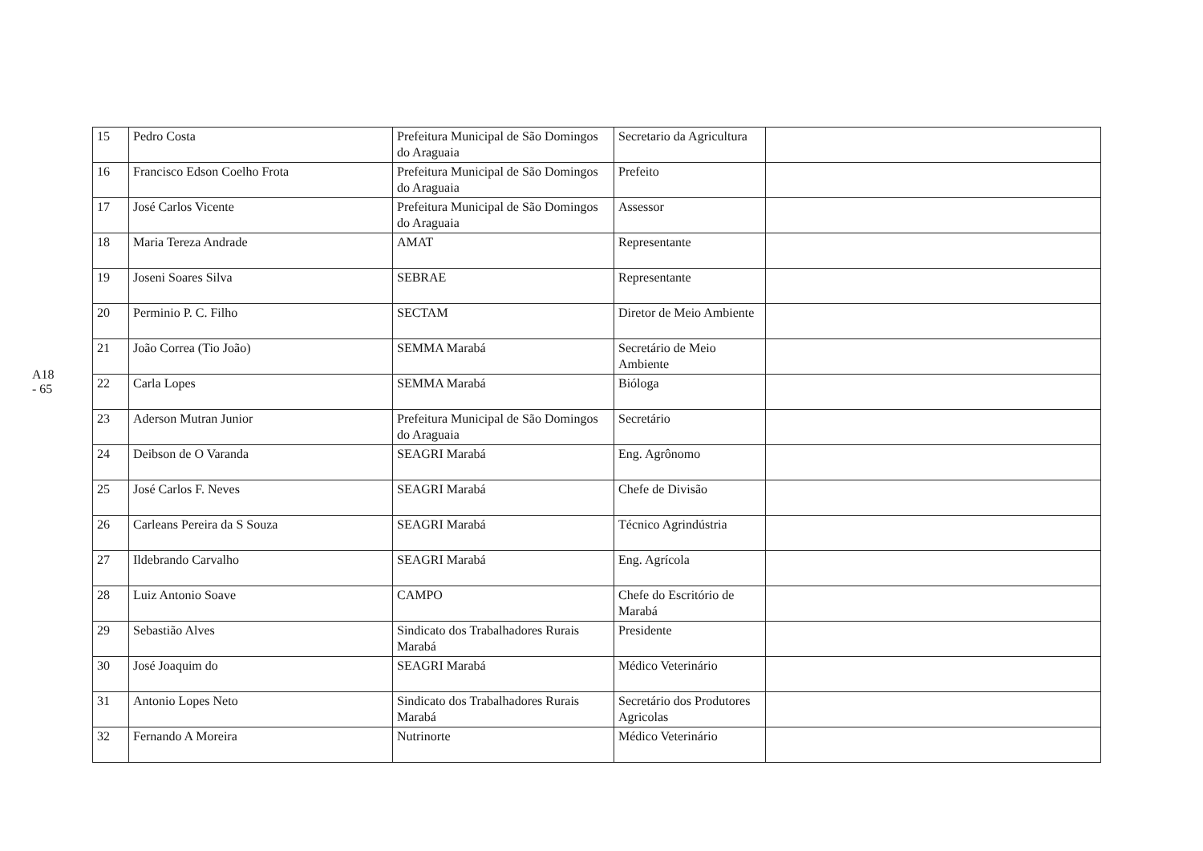A18 - 65
| 15 | Pedro Costa | Prefeitura Municipal de São Domingos do Araguaia | Secretario da Agricultura | |
| 16 | Francisco Edson Coelho Frota | Prefeitura Municipal de São Domingos do Araguaia | Prefeito | |
| 17 | José Carlos Vicente | Prefeitura Municipal de São Domingos do Araguaia | Assessor | |
| 18 | Maria Tereza Andrade | AMAT | Representante | |
| 19 | Joseni Soares Silva | SEBRAE | Representante | |
| 20 | Perminio P. C. Filho | SECTAM | Diretor de Meio Ambiente | |
| 21 | João Correa (Tio João) | SEMMA Marabá | Secretário de Meio Ambiente | |
| 22 | Carla Lopes | SEMMA Marabá | Bióloga | |
| 23 | Aderson Mutran Junior | Prefeitura Municipal de São Domingos do Araguaia | Secretário | |
| 24 | Deibson de O Varanda | SEAGRI Marabá | Eng. Agrônomo | |
| 25 | José Carlos F. Neves | SEAGRI Marabá | Chefe de Divisão | |
| 26 | Carleans Pereira da S Souza | SEAGRI Marabá | Técnico Agrindústria | |
| 27 | Ildebrando Carvalho | SEAGRI Marabá | Eng. Agrícola | |
| 28 | Luiz Antonio Soave | CAMPO | Chefe do Escritório de Marabá | |
| 29 | Sebastião Alves | Sindicato dos Trabalhadores Rurais Marabá | Presidente | |
| 30 | José Joaquim do | SEAGRI Marabá | Médico Veterinário | |
| 31 | Antonio Lopes Neto | Sindicato dos Trabalhadores Rurais Marabá | Secretário dos Produtores Agricolas | |
| 32 | Fernando A Moreira | Nutrinorte | Médico Veterinário | |